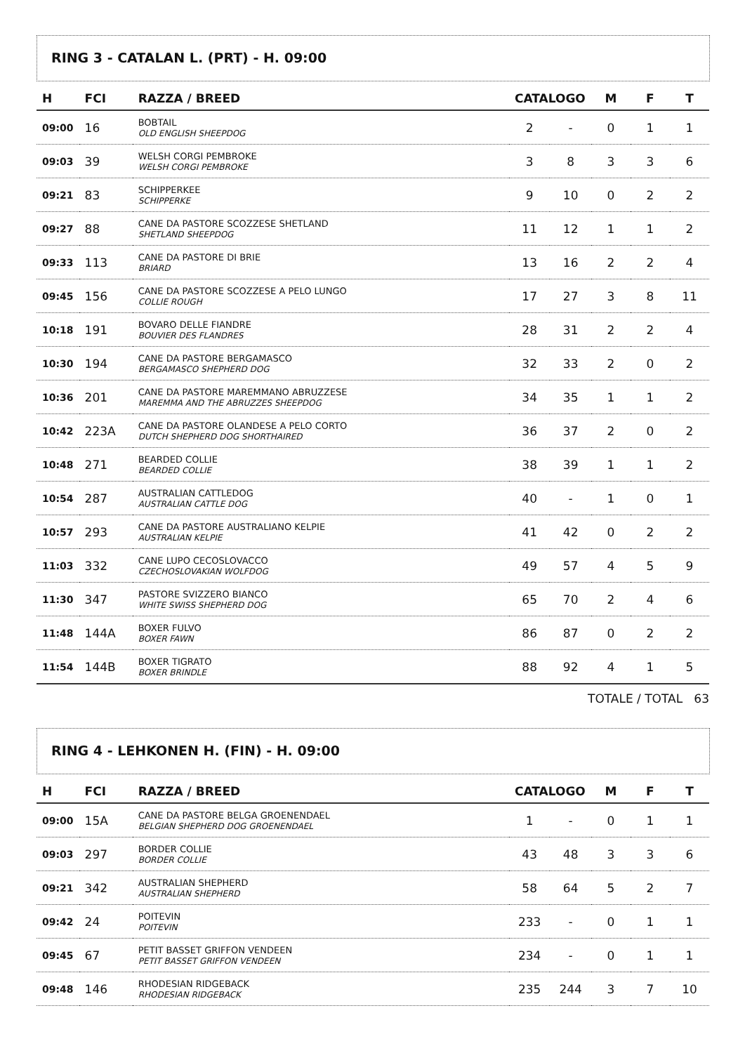RING 3 - CATALAN L. (PRT) - H. 09:00
| H | FCI | RAZZA / BREED | CATALOGO | | M | F | T |
| --- | --- | --- | --- | --- | --- | --- | --- |
| 09:00 | 16 | BOBTAIL OLD ENGLISH SHEEPDOG | 2 | - | 0 | 1 | 1 |
| 09:03 | 39 | WELSH CORGI PEMBROKE WELSH CORGI PEMBROKE | 3 | 8 | 3 | 3 | 6 |
| 09:21 | 83 | SCHIPPERKEE SCHIPPERKE | 9 | 10 | 0 | 2 | 2 |
| 09:27 | 88 | CANE DA PASTORE SCOZZESE SHETLAND SHETLAND SHEEPDOG | 11 | 12 | 1 | 1 | 2 |
| 09:33 | 113 | CANE DA PASTORE DI BRIE BRIARD | 13 | 16 | 2 | 2 | 4 |
| 09:45 | 156 | CANE DA PASTORE SCOZZESE A PELO LUNGO COLLIE ROUGH | 17 | 27 | 3 | 8 | 11 |
| 10:18 | 191 | BOVARO DELLE FIANDRE BOUVIER DES FLANDRES | 28 | 31 | 2 | 2 | 4 |
| 10:30 | 194 | CANE DA PASTORE BERGAMASCO BERGAMASCO SHEPHERD DOG | 32 | 33 | 2 | 0 | 2 |
| 10:36 | 201 | CANE DA PASTORE MAREMMANO ABRUZZESE MAREMMA AND THE ABRUZZES SHEEPDOG | 34 | 35 | 1 | 1 | 2 |
| 10:42 | 223A | CANE DA PASTORE OLANDESE A PELO CORTO DUTCH SHEPHERD DOG SHORTHAIRED | 36 | 37 | 2 | 0 | 2 |
| 10:48 | 271 | BEARDED COLLIE BEARDED COLLIE | 38 | 39 | 1 | 1 | 2 |
| 10:54 | 287 | AUSTRALIAN CATTLEDOG AUSTRALIAN CATTLE DOG | 40 | - | 1 | 0 | 1 |
| 10:57 | 293 | CANE DA PASTORE AUSTRALIANO KELPIE AUSTRALIAN KELPIE | 41 | 42 | 0 | 2 | 2 |
| 11:03 | 332 | CANE LUPO CECOSLOVACCO CZECHOSLOVAKIAN WOLFDOG | 49 | 57 | 4 | 5 | 9 |
| 11:30 | 347 | PASTORE SVIZZERO BIANCO WHITE SWISS SHEPHERD DOG | 65 | 70 | 2 | 4 | 6 |
| 11:48 | 144A | BOXER FULVO BOXER FAWN | 86 | 87 | 0 | 2 | 2 |
| 11:54 | 144B | BOXER TIGRATO BOXER BRINDLE | 88 | 92 | 4 | 1 | 5 |
TOTALE / TOTAL 63
RING 4 - LEHKONEN H. (FIN) - H. 09:00
| H | FCI | RAZZA / BREED | CATALOGO | | M | F | T |
| --- | --- | --- | --- | --- | --- | --- | --- |
| 09:00 | 15A | CANE DA PASTORE BELGA GROENENDAEL BELGIAN SHEPHERD DOG GROENENDAEL | 1 | - | 0 | 1 | 1 |
| 09:03 | 297 | BORDER COLLIE BORDER COLLIE | 43 | 48 | 3 | 3 | 6 |
| 09:21 | 342 | AUSTRALIAN SHEPHERD AUSTRALIAN SHEPHERD | 58 | 64 | 5 | 2 | 7 |
| 09:42 | 24 | POITEVIN POITEVIN | 233 | - | 0 | 1 | 1 |
| 09:45 | 67 | PETIT BASSET GRIFFON VENDEEN PETIT BASSET GRIFFON VENDEEN | 234 | - | 0 | 1 | 1 |
| 09:48 | 146 | RHODESIAN RIDGEBACK RHODESIAN RIDGEBACK | 235 | 244 | 3 | 7 | 10 |